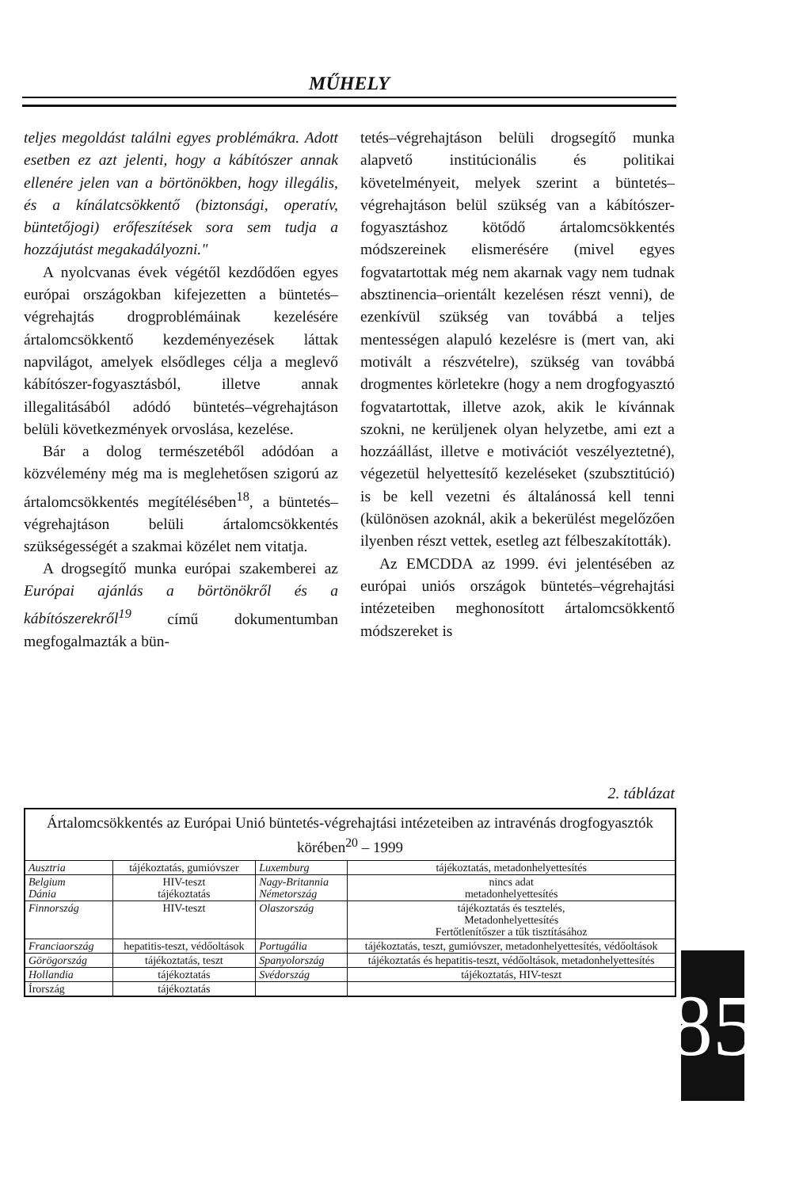MŰHELY
teljes megoldást találni egyes problémákra. Adott esetben ez azt jelenti, hogy a kábítószer annak ellenére jelen van a börtönökben, hogy illegális, és a kínálatcsökkentő (biztonsági, operatív, büntetőjogi) erőfeszítések sora sem tudja a hozzájutást megakadályozni."
A nyolcvanas évek végétől kezdődően egyes európai országokban kifejezetten a büntetés–végrehajtás drogproblémáinak kezelésére ártalomcsökkentő kezdeményezések láttak napvilágot, amelyek elsődleges célja a meglevő kábítószer-fogyasztásból, illetve annak illegalitásából adódó büntetés–végrehajtáson belüli következmények orvoslása, kezelése.
Bár a dolog természetéből adódóan a közvélemény még ma is meglehetősen szigorú az ártalomcsökkentés megítélésében<sup>18</sup>, a büntetés–végrehajtáson belüli ártalomcsökkentés szükségességét a szakmai közélet nem vitatja.
A drogsegítő munka európai szakemberei az Európai ajánlás a börtönökről és a kábítószerekről<sup>19</sup> című dokumentumban megfogalmazták a bün-
tetés–végrehajtáson belüli drogsegítő munka alapvető institúcionális és politikai követelményeit, melyek szerint a büntetés–végrehajtáson belül szükség van a kábítószer-fogyasztáshoz kötődő ártalomcsökkentés módszereinek elismerésére (mivel egyes fogvatartottak még nem akarnak vagy nem tudnak absztinencia–orientált kezelésen részt venni), de ezenkívül szükség van továbbá a teljes mentességen alapuló kezelésre is (mert van, aki motivált a részvételre), szükség van továbbá drogmentes körletekre (hogy a nem drogfogyasztó fogvatartottak, illetve azok, akik le kívánnak szokni, ne kerüljenek olyan helyzetbe, ami ezt a hozzáállást, illetve e motivációt veszélyeztetné), végezetül helyettesítő kezeléseket (szubsztitúció) is be kell vezetni és általánossá kell tenni (különösen azoknál, akik a bekerülést megelőzően ilyenben részt vettek, esetleg azt félbeszakították).
Az EMCDDA az 1999. évi jelentésében az európai uniós országok büntetés–végrehajtási intézeteiben meghonosított ártalomcsökkentő módszereket is
2. táblázat
| Ártalomcsökkentés az Európai Unió büntetés-végrehajtási intézeteiben az intravénás drogfogyasztók körében<sup>20</sup> – 1999 | | | |
| --- | --- | --- | --- |
| Ausztria | tájékoztatás, gumióvszer | Luxemburg | tájékoztatás, metadonhelyettesítés |
| Belgium Dánia | HIV-teszt tájékoztatás | Nagy-Britannia Németország | nincs adat metadonhelyettesítés |
| Finnország | HIV-teszt | Olaszország | tájékoztatás és tesztelés, Metadonhelyettesítés Fertőtlenítőszer a tűk tisztításához |
| Franciaország | hepatitis-teszt, védőoltások | Portugália | tájékoztatás, teszt, gumióvszer, metadonhelyettesítés, védőoltások |
| Görögország | tájékoztatás, teszt | Spanyolország | tájékoztatás és hepatitis-teszt, védőoltások, metadonhelyettesítés |
| Hollandia | tájékoztatás | Svédország | tájékoztatás, HIV-teszt |
| Írország | tájékoztatás | | |
85